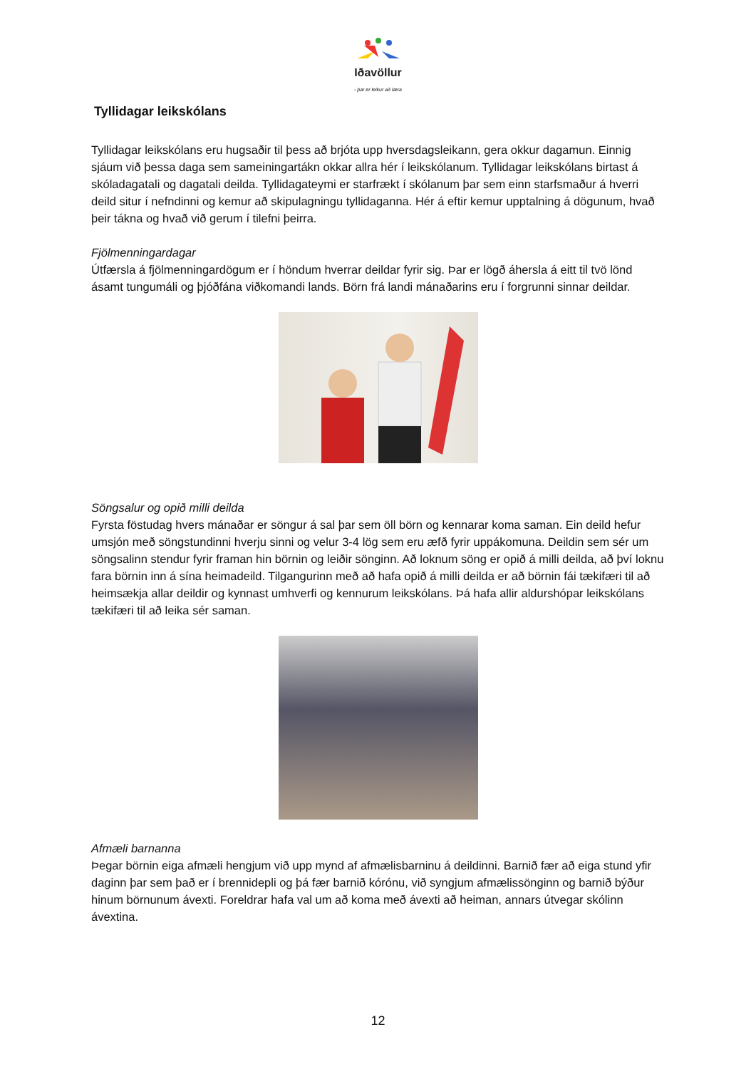Iðavöllur
- þar er leikur að læra
Tyllidagar leikskólans
Tyllidagar leikskólans eru hugsaðir til þess að brjóta upp hversdagsleikann, gera okkur dagamun. Einnig sjáum við þessa daga sem sameiningartákn okkar allra hér í leikskólanum. Tyllidagar leikskólans birtast á skóladagatali og dagatali deilda. Tyllidagateymi er starfrækt í skólanum þar sem einn starfsmaður á hverri deild situr í nefndinni og kemur að skipulagningu tyllidaganna. Hér á eftir kemur upptalning á dögunum, hvað þeir tákna og hvað við gerum í tilefni þeirra.
Fjölmenningardagar
Útfærsla á fjölmenningardögum er í höndum hverrar deildar fyrir sig. Þar er lögð áhersla á eitt til tvö lönd ásamt tungumáli og þjóðfána viðkomandi lands. Börn frá landi mánaðarins eru í forgrunni sinnar deildar.
Söngsalur og opið milli deilda
Fyrsta föstudag hvers mánaðar er söngur á sal þar sem öll börn og kennarar koma saman. Ein deild hefur umsjón með söngstundinni hverju sinni og velur 3-4 lög sem eru æfð fyrir uppákomuna. Deildin sem sér um söngsalinn stendur fyrir framan hin börnin og leiðir sönginn. Að loknum söng er opið á milli deilda, að því loknu fara börnin inn á sína heimadeild. Tilgangurinn með að hafa opið á milli deilda er að börnin fái tækifæri til að heimsækja allar deildir og kynnast umhverfi og kennurum leikskólans. Þá hafa allir aldurshópar leikskólans tækifæri til að leika sér saman.
Afmæli barnanna
Þegar börnin eiga afmæli hengjum við upp mynd af afmælisbarninu á deildinni. Barnið fær að eiga stund yfir daginn þar sem það er í brennidepli og þá fær barnið kórónu, við syngjum afmælissönginn og barnið býður hinum börnunum ávexti. Foreldrar hafa val um að koma með ávexti að heiman, annars útvegar skólinn ávextina.
12